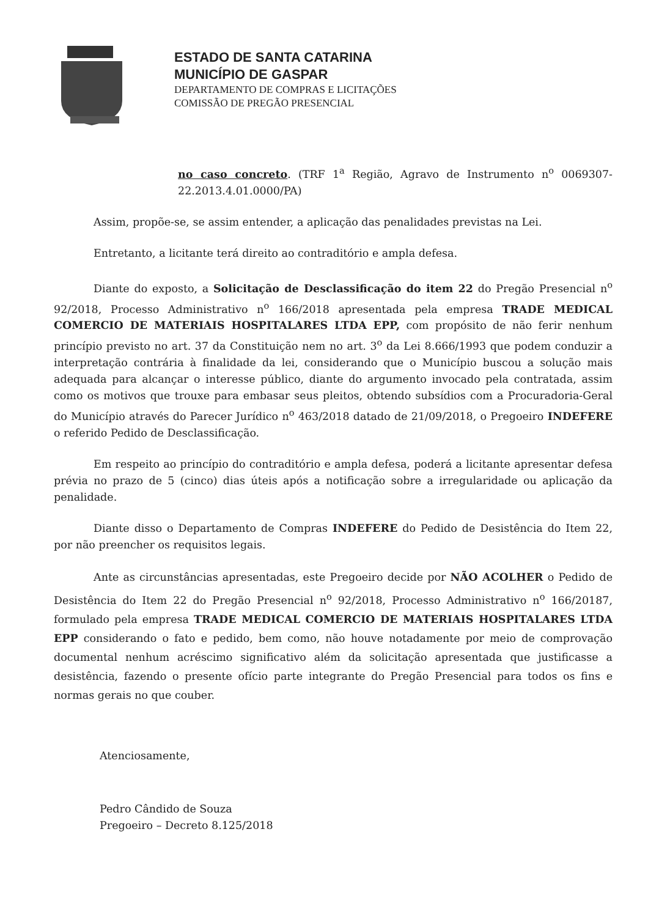ESTADO DE SANTA CATARINA
MUNICÍPIO DE GASPAR
DEPARTAMENTO DE COMPRAS E LICITAÇÕES
COMISSÃO DE PREGÃO PRESENCIAL
no caso concreto. (TRF 1<sup>a</sup> Região, Agravo de Instrumento n<sup>o</sup> 0069307-22.2013.4.01.0000/PA)
Assim, propõe-se, se assim entender, a aplicação das penalidades previstas na Lei.
Entretanto, a licitante terá direito ao contraditório e ampla defesa.
Diante do exposto, a Solicitação de Desclassificação do item 22 do Pregão Presencial n<sup>o</sup> 92/2018, Processo Administrativo n<sup>o</sup> 166/2018 apresentada pela empresa TRADE MEDICAL COMERCIO DE MATERIAIS HOSPITALARES LTDA EPP, com propósito de não ferir nenhum princípio previsto no art. 37 da Constituição nem no art. 3<sup>o</sup> da Lei 8.666/1993 que podem conduzir a interpretação contrária à finalidade da lei, considerando que o Município buscou a solução mais adequada para alcançar o interesse público, diante do argumento invocado pela contratada, assim como os motivos que trouxe para embasar seus pleitos, obtendo subsídios com a Procuradoria-Geral do Município através do Parecer Jurídico n<sup>o</sup> 463/2018 datado de 21/09/2018, o Pregoeiro INDEFERE o referido Pedido de Desclassificação.
Em respeito ao princípio do contraditório e ampla defesa, poderá a licitante apresentar defesa prévia no prazo de 5 (cinco) dias úteis após a notificação sobre a irregularidade ou aplicação da penalidade.
Diante disso o Departamento de Compras INDEFERE do Pedido de Desistência do Item 22, por não preencher os requisitos legais.
Ante as circunstâncias apresentadas, este Pregoeiro decide por NÃO ACOLHER o Pedido de Desistência do Item 22 do Pregão Presencial n<sup>o</sup> 92/2018, Processo Administrativo n<sup>o</sup> 166/20187, formulado pela empresa TRADE MEDICAL COMERCIO DE MATERIAIS HOSPITALARES LTDA EPP considerando o fato e pedido, bem como, não houve notadamente por meio de comprovação documental nenhum acréscimo significativo além da solicitação apresentada que justificasse a desistência, fazendo o presente ofício parte integrante do Pregão Presencial para todos os fins e normas gerais no que couber.
Atenciosamente,
Pedro Cândido de Souza
Pregoeiro – Decreto 8.125/2018